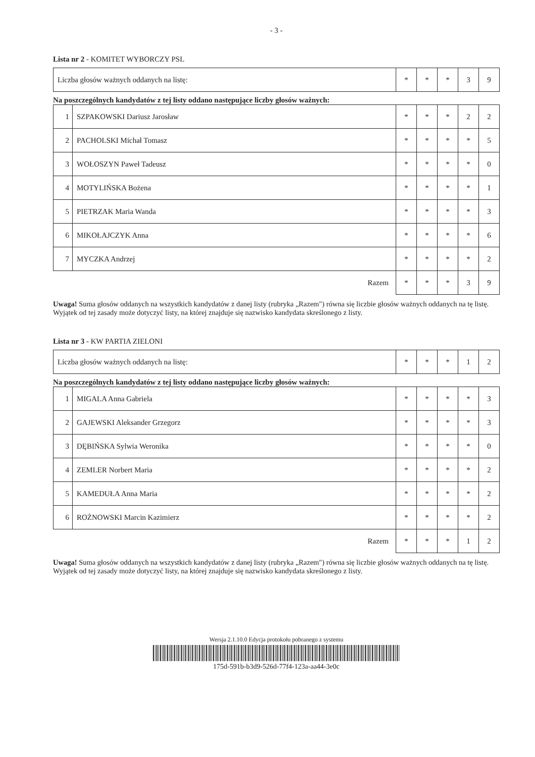- 3 -
Lista nr 2 - KOMITET WYBORCZY PSL
| Liczba głosów ważnych oddanych na listę: | * | * | * | 3 | 9 |
Na poszczególnych kandydatów z tej listy oddano następujące liczby głosów ważnych:
| 1 | SZPAKOWSKI Dariusz Jarosław | * | * | * | 2 | 2 |
| 2 | PACHOLSKI Michał Tomasz | * | * | * | * | 5 |
| 3 | WOŁOSZYN Paweł Tadeusz | * | * | * | * | 0 |
| 4 | MOTYLIŃSKA Bożena | * | * | * | * | 1 |
| 5 | PIETRZAK Maria Wanda | * | * | * | * | 3 |
| 6 | MIKOŁAJCZYK Anna | * | * | * | * | 6 |
| 7 | MYCZKA Andrzej | * | * | * | * | 2 |
| | Razem | * | * | * | 3 | 9 |
Uwaga! Suma głosów oddanych na wszystkich kandydatów z danej listy (rubryka „Razem") równa się liczbie głosów ważnych oddanych na tę listę. Wyjątek od tej zasady może dotyczyć listy, na której znajduje się nazwisko kandydata skreślonego z listy.
Lista nr 3 - KW PARTIA ZIELONI
| Liczba głosów ważnych oddanych na listę: | * | * | * | 1 | 2 |
Na poszczególnych kandydatów z tej listy oddano następujące liczby głosów ważnych:
| 1 | MIGALA Anna Gabriela | * | * | * | * | 3 |
| 2 | GAJEWSKI Aleksander Grzegorz | * | * | * | * | 3 |
| 3 | DĘBIŃSKA Sylwia Weronika | * | * | * | * | 0 |
| 4 | ZEMLER Norbert Maria | * | * | * | * | 2 |
| 5 | KAMEDUŁA Anna Maria | * | * | * | * | 2 |
| 6 | ROŻNOWSKI Marcin Kazimierz | * | * | * | * | 2 |
| | Razem | * | * | * | 1 | 2 |
Uwaga! Suma głosów oddanych na wszystkich kandydatów z danej listy (rubryka „Razem") równa się liczbie głosów ważnych oddanych na tę listę. Wyjątek od tej zasady może dotyczyć listy, na której znajduje się nazwisko kandydata skreślonego z listy.
Wersja 2.1.10.0 Edycja protokołu pobranego z systemu
175d-591b-b3d9-526d-77f4-123a-aa44-3e0c